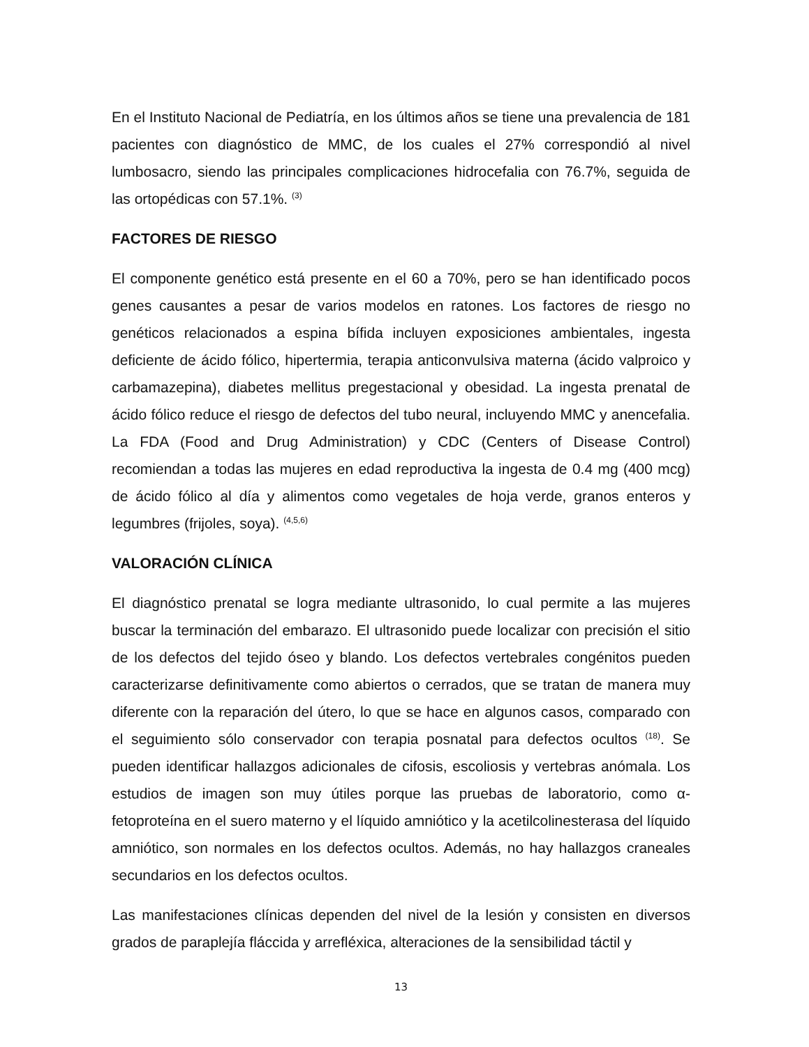En el Instituto Nacional de Pediatría, en los últimos años se tiene una prevalencia de 181 pacientes con diagnóstico de MMC, de los cuales el 27% correspondió al nivel lumbosacro, siendo las principales complicaciones hidrocefalia con 76.7%, seguida de las ortopédicas con 57.1%. <sup>(3)</sup>
FACTORES DE RIESGO
El componente genético está presente en el 60 a 70%, pero se han identificado pocos genes causantes a pesar de varios modelos en ratones. Los factores de riesgo no genéticos relacionados a espina bífida incluyen exposiciones ambientales, ingesta deficiente de ácido fólico, hipertermia, terapia anticonvulsiva materna (ácido valproico y carbamazepina), diabetes mellitus pregestacional y obesidad. La ingesta prenatal de ácido fólico reduce el riesgo de defectos del tubo neural, incluyendo MMC y anencefalia. La FDA (Food and Drug Administration) y CDC (Centers of Disease Control) recomiendan a todas las mujeres en edad reproductiva la ingesta de 0.4 mg (400 mcg) de ácido fólico al día y alimentos como vegetales de hoja verde, granos enteros y legumbres (frijoles, soya). <sup>(4,5,6)</sup>
VALORACIÓN CLÍNICA
El diagnóstico prenatal se logra mediante ultrasonido, lo cual permite a las mujeres buscar la terminación del embarazo. El ultrasonido puede localizar con precisión el sitio de los defectos del tejido óseo y blando. Los defectos vertebrales congénitos pueden caracterizarse definitivamente como abiertos o cerrados, que se tratan de manera muy diferente con la reparación del útero, lo que se hace en algunos casos, comparado con el seguimiento sólo conservador con terapia posnatal para defectos ocultos <sup>(18)</sup>. Se pueden identificar hallazgos adicionales de cifosis, escoliosis y vertebras anómala. Los estudios de imagen son muy útiles porque las pruebas de laboratorio, como α-fetoproteína en el suero materno y el líquido amniótico y la acetilcolinesterasa del líquido amniótico, son normales en los defectos ocultos. Además, no hay hallazgos craneales secundarios en los defectos ocultos.
Las manifestaciones clínicas dependen del nivel de la lesión y consisten en diversos grados de paraplejía fláccida y arrefléxica, alteraciones de la sensibilidad táctil y
13